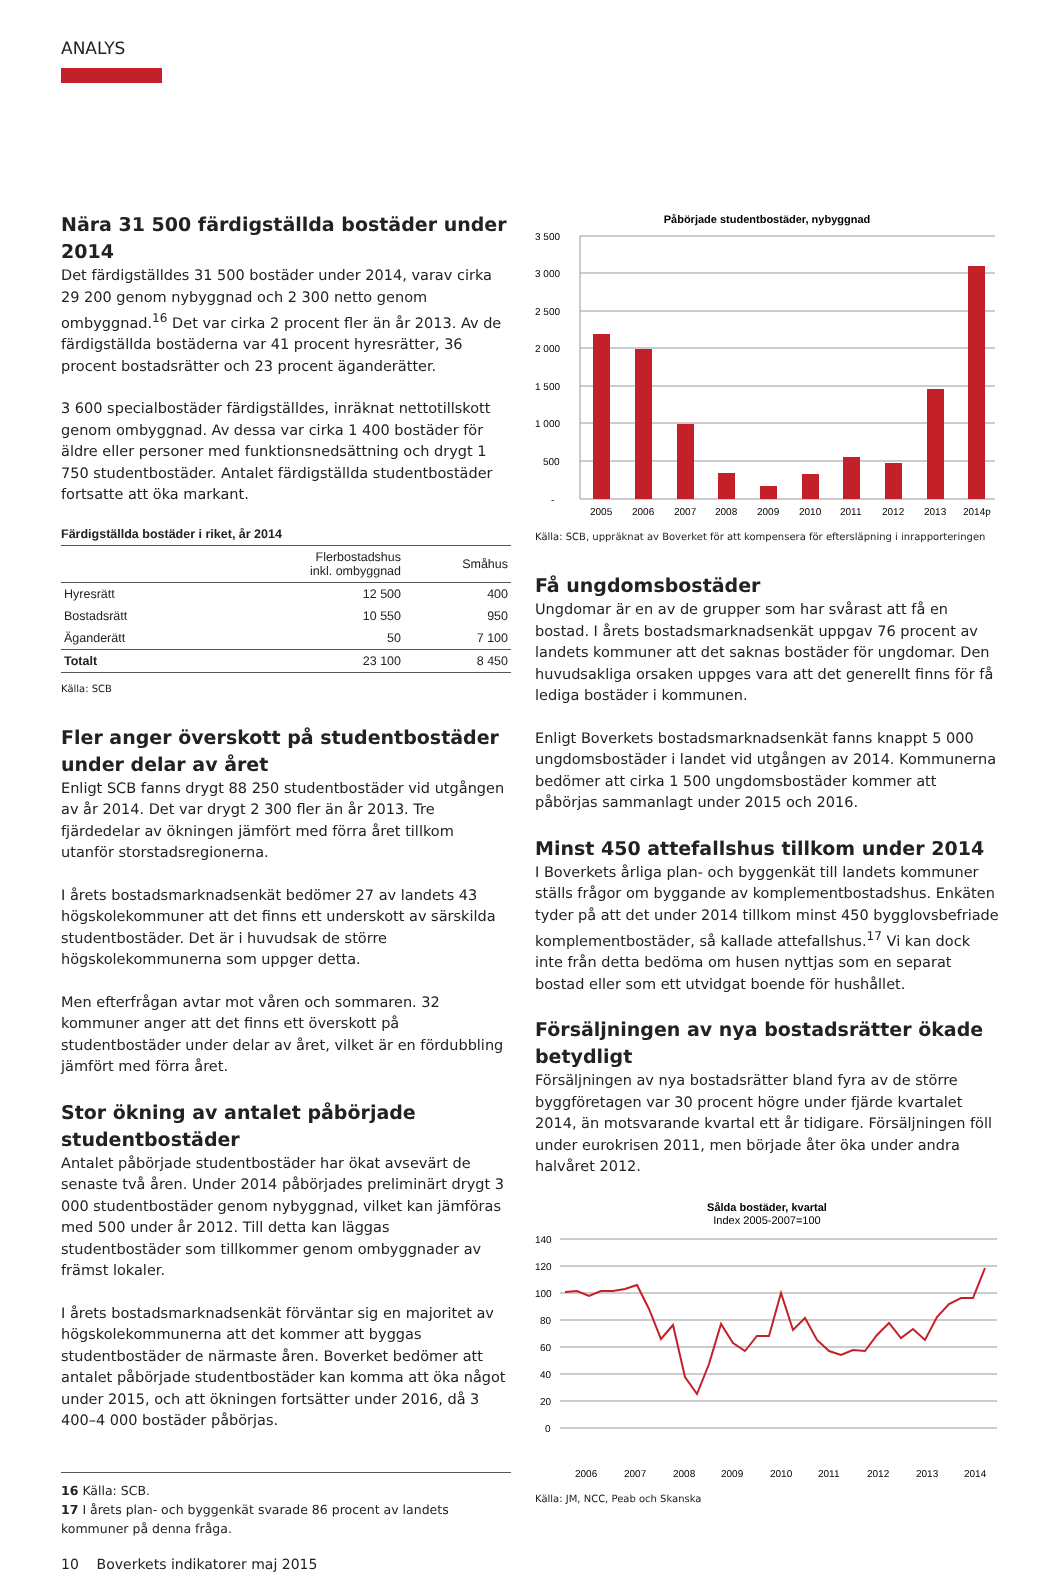ANALYS
Nära 31 500 färdigställda bostäder under 2014
Det färdigställdes 31 500 bostäder under 2014, varav cirka 29 200 genom nybyggnad och 2 300 netto genom ombyggnad.<sup>16</sup> Det var cirka 2 procent fler än år 2013. Av de färdigställda bostäderna var 41 procent hyresrätter, 36 procent bostadsrätter och 23 procent äganderätter.
3 600 specialbostäder färdigställdes, inräknat nettotillskott genom ombyggnad. Av dessa var cirka 1 400 bostäder för äldre eller personer med funktionsnedsättning och drygt 1 750 studentbostäder. Antalet färdigställda studentbostäder fortsatte att öka markant.
Färdigställda bostäder i riket, år 2014
| | Flerbostadshus inkl. ombyggnad | Småhus |
| --- | --- | --- |
| Hyresrätt | 12 500 | 400 |
| Bostadsrätt | 10 550 | 950 |
| Äganderätt | 50 | 7 100 |
| Totalt | 23 100 | 8 450 |
Källa: SCB
Fler anger överskott på studentbostäder under delar av året
Enligt SCB fanns drygt 88 250 studentbostäder vid utgången av år 2014. Det var drygt 2 300 fler än år 2013. Tre fjärdedelar av ökningen jämfört med förra året tillkom utanför storstadsregionerna.
I årets bostadsmarknadsenkät bedömer 27 av landets 43 högskolekommuner att det finns ett underskott av särskilda studentbostäder. Det är i huvudsak de större högskolekommunerna som uppger detta.
Men efterfrågan avtar mot våren och sommaren. 32 kommuner anger att det finns ett överskott på studentbostäder under delar av året, vilket är en fördubbling jämfört med förra året.
Stor ökning av antalet påbörjade studentbostäder
Antalet påbörjade studentbostäder har ökat avsevärt de senaste två åren. Under 2014 påbörjades preliminärt drygt 3 000 studentbostäder genom nybyggnad, vilket kan jämföras med 500 under år 2012. Till detta kan läggas studentbostäder som tillkommer genom ombyggnader av främst lokaler.
I årets bostadsmarknadsenkät förväntar sig en majoritet av högskolekommunerna att det kommer att byggas studentbostäder de närmaste åren. Boverket bedömer att antalet påbörjade studentbostäder kan komma att öka något under 2015, och att ökningen fortsätter under 2016, då 3 400–4 000 bostäder påbörjas.
16 Källa: SCB.
17 I årets plan- och byggenkät svarade 86 procent av landets kommuner på denna fråga.
10 Boverkets indikatorer maj 2015
Påbörjade studentbostäder, nybyggnad
3 500
3 000
2 500
2 000
1 500
1 000
500
-
2005
2006
2007
2008
2009
2010
2011
2012
2013
2014p
Källa: SCB, uppräknat av Boverket för att kompensera för eftersläpning i inrapporteringen
Få ungdomsbostäder
Ungdomar är en av de grupper som har svårast att få en bostad. I årets bostadsmarknadsenkät uppgav 76 procent av landets kommuner att det saknas bostäder för ungdomar. Den huvudsakliga orsaken uppges vara att det generellt finns för få lediga bostäder i kommunen.
Enligt Boverkets bostadsmarknadsenkät fanns knappt 5 000 ungdomsbostäder i landet vid utgången av 2014. Kommunerna bedömer att cirka 1 500 ungdomsbostäder kommer att påbörjas sammanlagt under 2015 och 2016.
Minst 450 attefallshus tillkom under 2014
I Boverkets årliga plan- och byggenkät till landets kommuner ställs frågor om byggande av komplementbostadshus. Enkäten tyder på att det under 2014 tillkom minst 450 bygglovsbefriade komplementbostäder, så kallade attefallshus.<sup>17</sup> Vi kan dock inte från detta bedöma om husen nyttjas som en separat bostad eller som ett utvidgat boende för hushållet.
Försäljningen av nya bostadsrätter ökade betydligt
Försäljningen av nya bostadsrätter bland fyra av de större byggföretagen var 30 procent högre under fjärde kvartalet 2014, än motsvarande kvartal ett år tidigare. Försäljningen föll under eurokrisen 2011, men började åter öka under andra halvåret 2012.
Sålda bostäder, kvartal
Index 2005-2007=100
140
120
100
80
60
40
20
0
2006
2007
2008
2009
2010
2011
2012
2013
2014
Källa: JM, NCC, Peab och Skanska